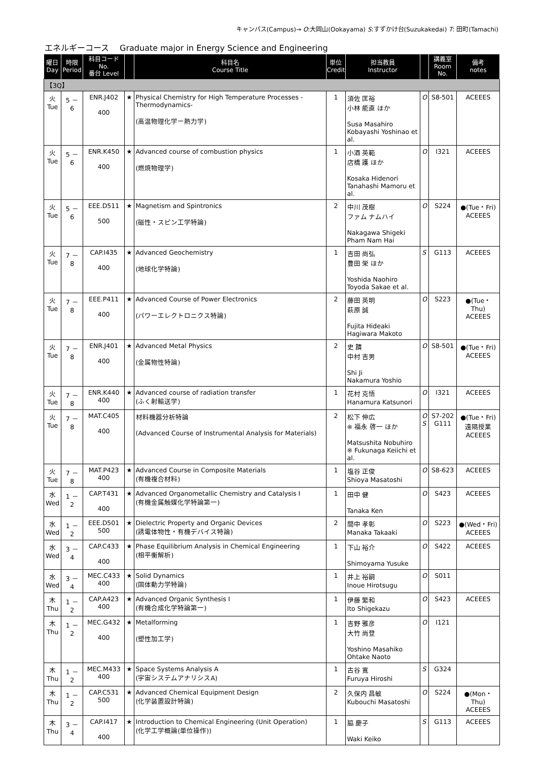キャンパス(Campus)→ O:大岡山(Ookayama) S:すずかけ台(Suzukakedai) T: 田町(Tamachi)
エネルギーコース　 Graduate major in Energy Science and Engineering
| 曜日 Day | 時限 Period | 科目コード No. 番台 Level | | 科目名 Course Title | 単位 Credit | 担当教員 Instructor | | 講義室 Room No. | 備考 notes |
| --- | --- | --- | --- | --- | --- | --- | --- | --- | --- |
| 【3Q】 | | | | | | | | | |
| 火 Tue | 5 － 6 | ENR.J402 400 | ★ | Physical Chemistry for High Temperature Processes -Thermodynamics- (高温物理化学ー熱力学) | 1 | 須佐 匡裕 小林 能直 ほか Susa Masahiro Kobayashi Yoshinao et al. | O | S8-501 | ACEEES |
| 火 Tue | 5 － 6 | ENR.K450 400 | ★ | Advanced course of combustion physics (燃焼物理学) | 1 | 小酒 英範 店橋 護 ほか Kosaka Hidenori Tanahashi Mamoru et al. | O | I321 | ACEEES |
| 火 Tue | 5 － 6 | EEE.D511 500 | ★ | Magnetism and Spintronics (磁性・スピン工学特論) | 2 | 中川 茂樹 ファム ナムハイ Nakagawa Shigeki Pham Nam Hai | O | S224 | ●(Tue・Fri) ACEEES |
| 火 Tue | 7 － 8 | CAP.I435 400 | ★ | Advanced Geochemistry (地球化学特論) | 1 | 吉田 尚弘 豊田 栄 ほか Yoshida Naohiro Toyoda Sakae et al. | S | G113 | ACEEES |
| 火 Tue | 7 － 8 | EEE.P411 400 | ★ | Advanced Course of Power Electronics (パワーエレクトロニクス特論) | 2 | 藤田 英明 萩原 誠 Fujita Hideaki Hagiwara Makoto | O | S223 | ●(Tue・Thu) ACEEES |
| 火 Tue | 7 － 8 | ENR.J401 400 | ★ | Advanced Metal Physics (金属物性特論) | 2 | 史 蹟 中村 吉男 Shi Ji Nakamura Yoshio | O | S8-501 | ●(Tue・Fri) ACEEES |
| 火 Tue | 7 － 8 | ENR.K440 400 | ★ | Advanced course of radiation transfer (ふく射輸送学) | 1 | 花村 克悟 Hanamura Katsunori | O | I321 | ACEEES |
| 火 Tue | 7 － 8 | MAT.C405 400 | | 材料機器分析特論 (Advanced Course of Instrumental Analysis for Materials) | 2 | 松下 伸広 ※ 福永 啓一 ほか Matsushita Nobuhiro ※ Fukunaga Keiichi et al. | O S | S7-202 G111 | ●(Tue・Fri) 遠隔授業 ACEEES |
| 火 Tue | 7 － 8 | MAT.P423 400 | ★ | Advanced Course in Composite Materials (有機複合材料) | 1 | 塩谷 正俊 Shioya Masatoshi | O | S8-623 | ACEEES |
| 水 Wed | 1 － 2 | CAP.T431 400 | ★ | Advanced Organometallic Chemistry and Catalysis I (有機金属触媒化学特論第一) | 1 | 田中 健 Tanaka Ken | O | S423 | ACEEES |
| 水 Wed | 1 － 2 | EEE.D501 500 | ★ | Dielectric Property and Organic Devices (誘電体物性・有機デバイス特論) | 2 | 間中 孝彰 Manaka Takaaki | O | S223 | ●(Wed・Fri) ACEEES |
| 水 Wed | 3 － 4 | CAP.C433 400 | ★ | Phase Equilibrium Analysis in Chemical Engineering (相平衡解析) | 1 | 下山 裕介 Shimoyama Yusuke | O | S422 | ACEEES |
| 水 Wed | 3 － 4 | MEC.C433 400 | ★ | Solid Dynamics (固体動力学特論) | 1 | 井上 裕嗣 Inoue Hirotsugu | O | S011 | |
| 木 Thu | 1 － 2 | CAP.A423 400 | ★ | Advanced Organic Synthesis I (有機合成化学特論第一) | 1 | 伊藤 繁和 Ito Shigekazu | O | S423 | ACEEES |
| 木 Thu | 1 － 2 | MEC.G432 400 | ★ | Metalforming (塑性加工学) | 1 | 吉野 雅彦 大竹 尚登 Yoshino Masahiko Ohtake Naoto | O | I121 | |
| 木 Thu | 1 － 2 | MEC.M433 400 | ★ | Space Systems Analysis A (宇宙システムアナリシスA) | 1 | 古谷 寛 Furuya Hiroshi | S | G324 | |
| 木 Thu | 1 － 2 | CAP.C531 500 | ★ | Advanced Chemical Equipment Design (化学装置設計特論) | 2 | 久保内 昌敏 Kubouchi Masatoshi | O | S224 | ●(Mon・Thu) ACEEES |
| 木 Thu | 3 － 4 | CAP.I417 400 | ★ | Introduction to Chemical Engineering (Unit Operation) (化学工学概論(単位操作)) | 1 | 脇 慶子 Waki Keiko | S | G113 | ACEEES |